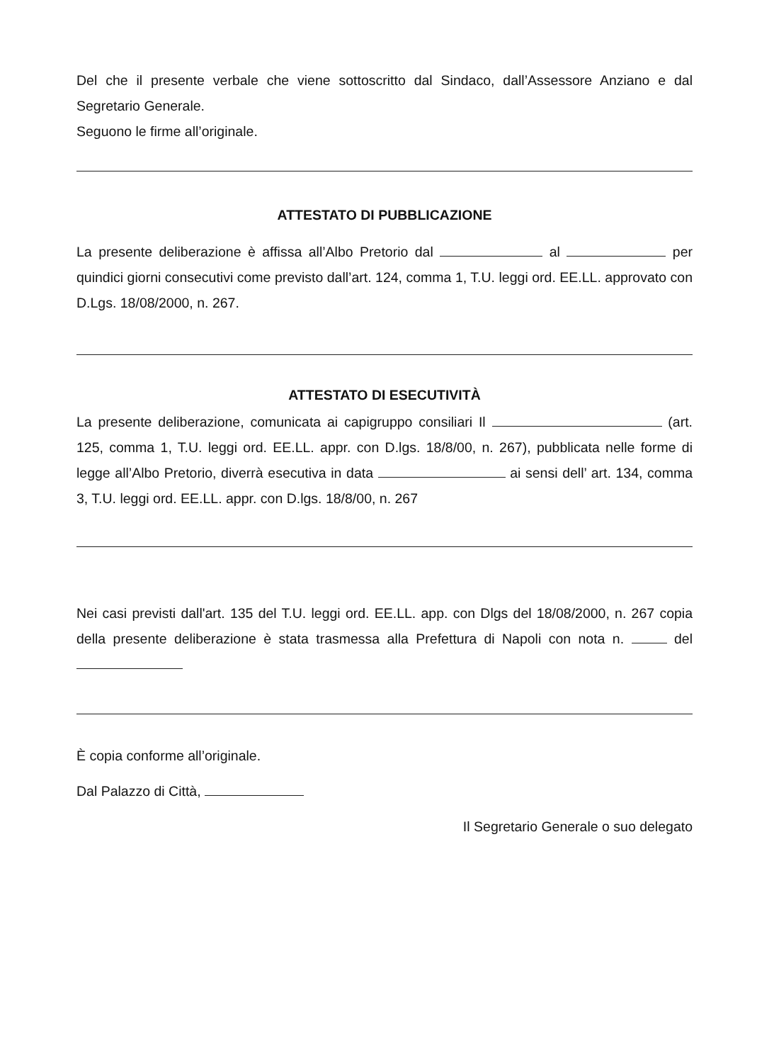Del che il presente verbale che viene sottoscritto dal Sindaco, dall’Assessore Anziano e dal Segretario Generale.
Seguono le firme all’originale.
ATTESTATO DI PUBBLICAZIONE
La presente deliberazione è affissa all’Albo Pretorio dal al per quindici giorni consecutivi come previsto dall’art. 124, comma 1, T.U. leggi ord. EE.LL. approvato con D.Lgs. 18/08/2000, n. 267.
ATTESTATO DI ESECUTIVITÀ
La presente deliberazione, comunicata ai capigruppo consiliari Il (art. 125, comma 1, T.U. leggi ord. EE.LL. appr. con D.lgs. 18/8/00, n. 267), pubblicata nelle forme di legge all’Albo Pretorio, diverrà esecutiva in data ai sensi dell’ art. 134, comma 3, T.U. leggi ord. EE.LL. appr. con D.lgs. 18/8/00, n. 267
Nei casi previsti dall'art. 135 del T.U. leggi ord. EE.LL. app. con Dlgs del 18/08/2000, n. 267 copia della presente deliberazione è stata trasmessa alla Prefettura di Napoli con nota n. del
È copia conforme all’originale.
Dal Palazzo di Città,
Il Segretario Generale o suo delegato